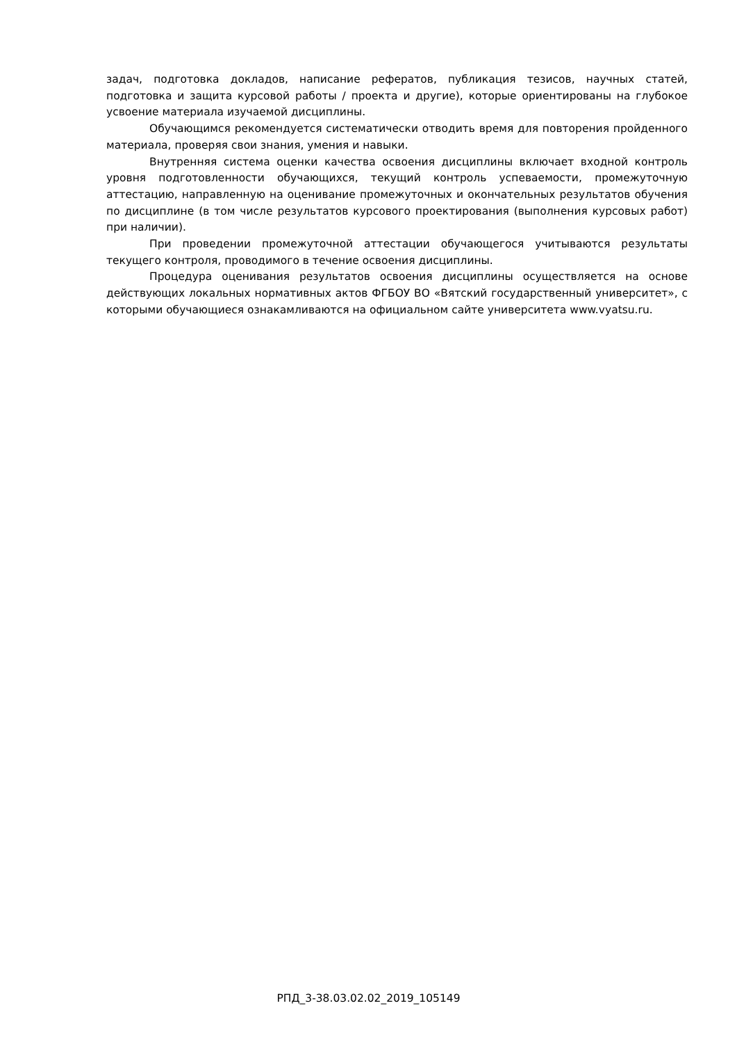задач, подготовка докладов, написание рефератов, публикация тезисов, научных статей, подготовка и защита курсовой работы / проекта и другие), которые ориентированы на глубокое усвоение материала изучаемой дисциплины.
Обучающимся рекомендуется систематически отводить время для повторения пройденного материала, проверяя свои знания, умения и навыки.
Внутренняя система оценки качества освоения дисциплины включает входной контроль уровня подготовленности обучающихся, текущий контроль успеваемости, промежуточную аттестацию, направленную на оценивание промежуточных и окончательных результатов обучения по дисциплине (в том числе результатов курсового проектирования (выполнения курсовых работ) при наличии).
При проведении промежуточной аттестации обучающегося учитываются результаты текущего контроля, проводимого в течение освоения дисциплины.
Процедура оценивания результатов освоения дисциплины осуществляется на основе действующих локальных нормативных актов ФГБОУ ВО «Вятский государственный университет», с которыми обучающиеся ознакамливаются на официальном сайте университета www.vyatsu.ru.
РПД_3-38.03.02.02_2019_105149